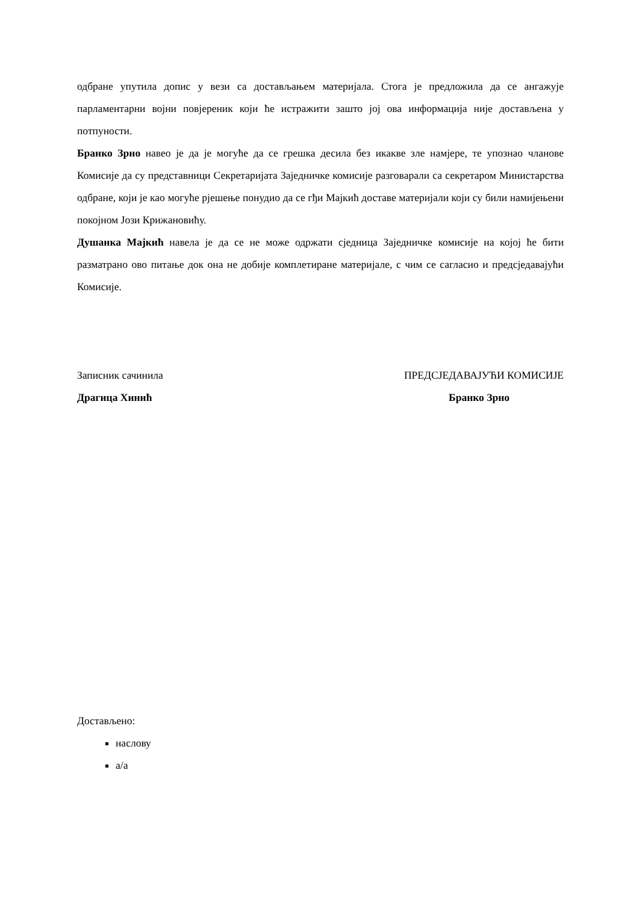одбране упутила допис у вези са достављањем материјала. Стога је предложила да се ангажује парламентарни војни повјереник који ће истражити зашто јој ова информација није достављена у потпуности.
Бранко Зрно навео је да је могуће да се грешка десила без икакве зле намјере, те упознао чланове Комисије да су представници Секретаријата Заједничке комисије разговарали са секретаром Министарства одбране, који је као могуће рјешење понудио да се гђи Мајкић доставе материјали који су били намијењени покојном Јози Крижановићу.
Душанка Мајкић навела је да се не може одржати сједница Заједничке комисије на којој ће бити разматрано ово питање док она не добије комплетиране материјале, с чим се сагласио и предсједавајући Комисије.
Записник сачинила
Драгица Хинић
ПРЕДСЈЕДАВАЈУЋИ КОМИСИЈЕ
Бранко Зрно
Достављено:
наслову
а/а